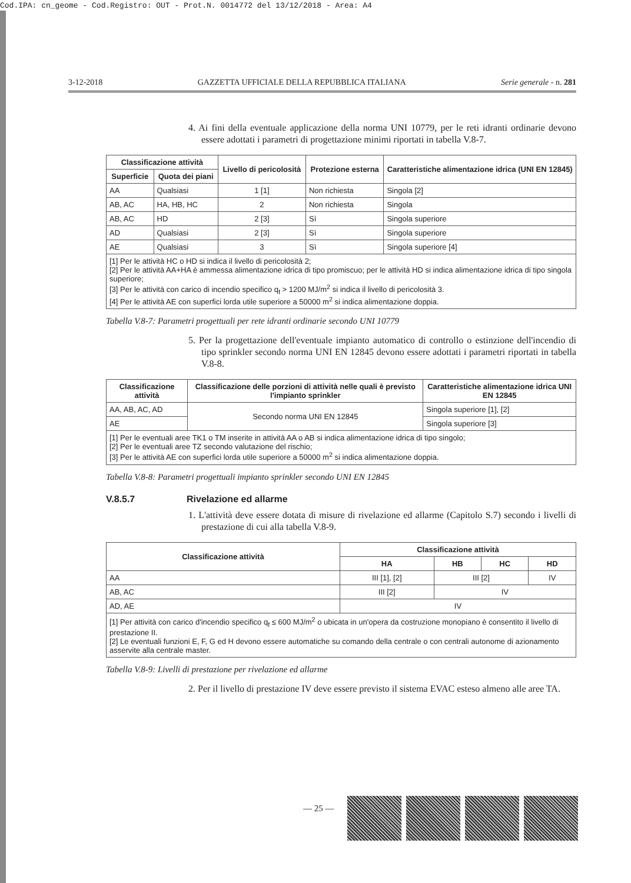Cod.IPA: cn_geome - Cod.Registro: OUT - Prot.N. 0014772 del 13/12/2018 - Area: A4
3-12-2018 GAZZETTA UFFICIALE DELLA REPUBBLICA ITALIANA Serie generale - n. 281
4. Ai fini della eventuale applicazione della norma UNI 10779, per le reti idranti ordinarie devono essere adottati i parametri di progettazione minimi riportati in tabella V.8-7.
| Classificazione attività | | Livello di pericolosità | Protezione esterna | Caratteristiche alimentazione idrica (UNI EN 12845) |
| --- | --- | --- | --- | --- |
| Superficie | Quota dei piani | | | |
| AA | Qualsiasi | 1 [1] | Non richiesta | Singola [2] |
| AB, AC | HA, HB, HC | 2 | Non richiesta | Singola |
| AB, AC | HD | 2 [3] | Sì | Singola superiore |
| AD | Qualsiasi | 2 [3] | Sì | Singola superiore |
| AE | Qualsiasi | 3 | Sì | Singola superiore [4] |
| [1] Per le attività HC o HD si indica il livello di pericolosità 2; [2] Per le attività AA+HA è ammessa alimentazione idrica di tipo promiscuo; per le attività HD si indica alimentazione idrica di tipo singola superiore; [3] Per le attività con carico di incendio specifico q<sub>f</sub> > 1200 MJ/m<sup>2</sup> si indica il livello di pericolosità 3. [4] Per le attività AE con superfici lorda utile superiore a 50000 m<sup>2</sup> si indica alimentazione doppia. | | | | |
Tabella V.8-7: Parametri progettuali per rete idranti ordinarie secondo UNI 10779
5. Per la progettazione dell'eventuale impianto automatico di controllo o estinzione dell'incendio di tipo sprinkler secondo norma UNI EN 12845 devono essere adottati i parametri riportati in tabella V.8-8.
| Classificazione attività | Classificazione delle porzioni di attività nelle quali è previsto l'impianto sprinkler | Caratteristiche alimentazione idrica UNI EN 12845 |
| --- | --- | --- |
| AA, AB, AC, AD | Secondo norma UNI EN 12845 | Singola superiore [1], [2] |
| AE | | Singola superiore [3] |
| [1] Per le eventuali aree TK1 o TM inserite in attività AA o AB si indica alimentazione idrica di tipo singolo; [2] Per le eventuali aree TZ secondo valutazione del rischio; [3] Per le attività AE con superfici lorda utile superiore a 50000 m<sup>2</sup> si indica alimentazione doppia. | | |
Tabella V.8-8: Parametri progettuali impianto sprinkler secondo UNI EN 12845
V.8.5.7 Rivelazione ed allarme
1. L'attività deve essere dotata di misure di rivelazione ed allarme (Capitolo S.7) secondo i livelli di prestazione di cui alla tabella V.8-9.
| Classificazione attività | Classificazione attività | | | |
| --- | --- | --- | --- | --- |
| | HA | HB | HC | HD |
| AA | III [1], [2] | III [2] | | IV |
| AB, AC | III [2] | IV | | |
| AD, AE | IV | | | |
| [1] Per attività con carico d'incendio specifico q<sub>f</sub> ≤ 600 MJ/m<sup>2</sup> o ubicata in un'opera da costruzione monopiano è consentito il livello di prestazione II. [2] Le eventuali funzioni E, F, G ed H devono essere automatiche su comando della centrale o con centrali autonome di azionamento asservite alla centrale master. | | | | |
Tabella V.8-9: Livelli di prestazione per rivelazione ed allarme
2. Per il livello di prestazione IV deve essere previsto il sistema EVAC esteso almeno alle aree TA.
— 25 —